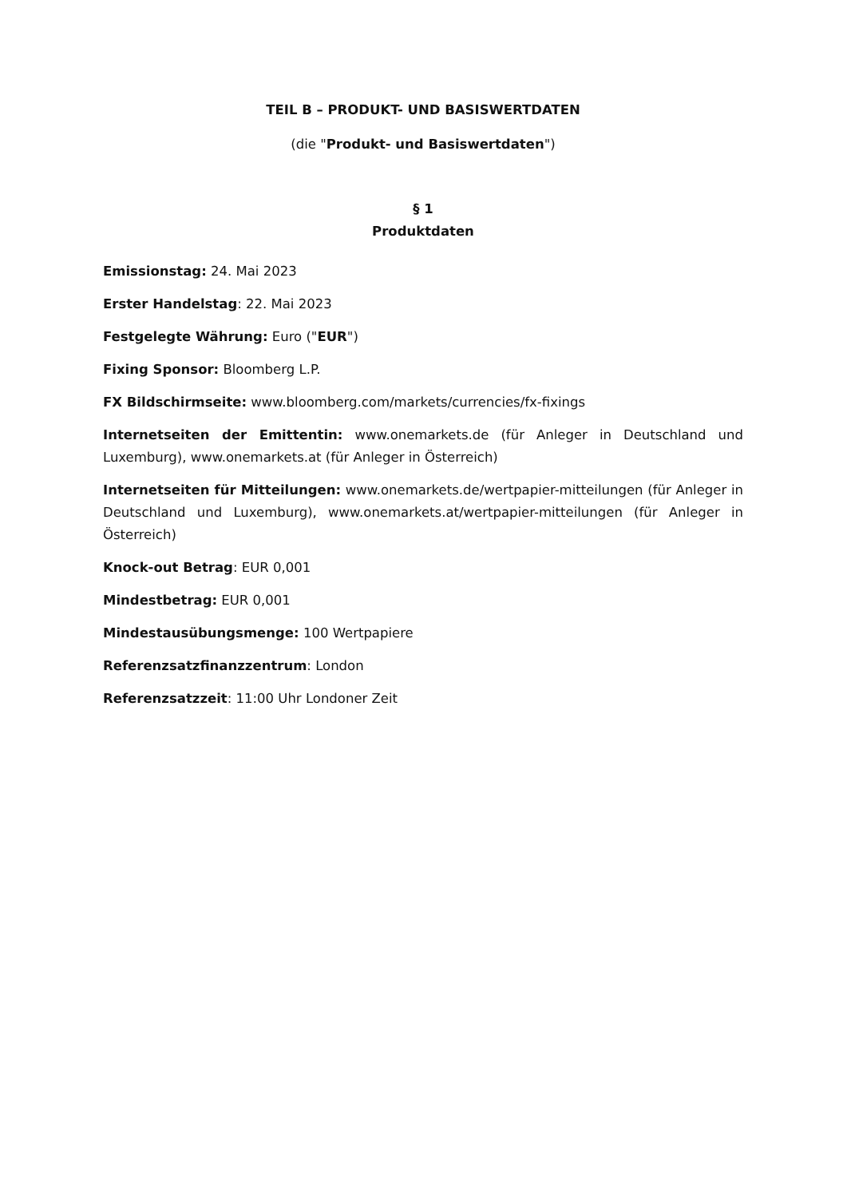TEIL B – PRODUKT- UND BASISWERTDATEN
(die "Produkt- und Basiswertdaten")
§ 1
Produktdaten
Emissionstag: 24. Mai 2023
Erster Handelstag: 22. Mai 2023
Festgelegte Währung: Euro ("EUR")
Fixing Sponsor: Bloomberg L.P.
FX Bildschirmseite: www.bloomberg.com/markets/currencies/fx-fixings
Internetseiten der Emittentin: www.onemarkets.de (für Anleger in Deutschland und Luxemburg), www.onemarkets.at (für Anleger in Österreich)
Internetseiten für Mitteilungen: www.onemarkets.de/wertpapier-mitteilungen (für Anleger in Deutschland und Luxemburg), www.onemarkets.at/wertpapier-mitteilungen (für Anleger in Österreich)
Knock-out Betrag: EUR 0,001
Mindestbetrag: EUR 0,001
Mindestausübungsmenge: 100 Wertpapiere
Referenzsatzfinanzzentrum: London
Referenzsatzzeit: 11:00 Uhr Londoner Zeit